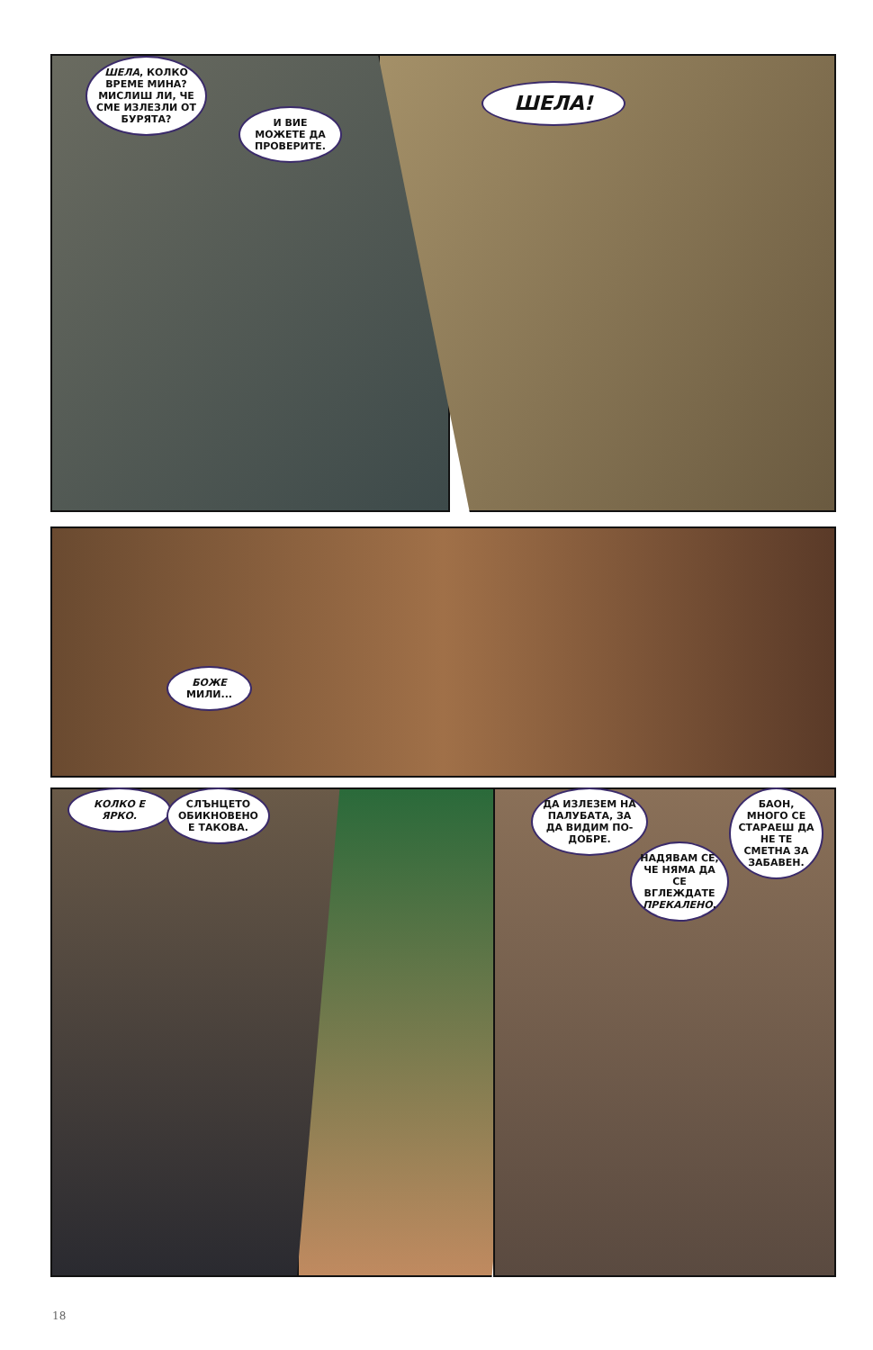ШЕЛА, КОЛКО ВРЕМЕ МИНА? МИСЛИШ ЛИ, ЧЕ СМЕ ИЗЛЕЗЛИ ОТ БУРЯТА?
И ВИЕ МОЖЕТЕ ДА ПРОВЕРИТЕ.
ШЕЛА!
БОЖЕ МИЛИ...
КОЛКО Е ЯРКО.
СЛЪНЦЕТО ОБИКНОВЕНО Е ТАКОВА.
ДА ИЗЛЕЗЕМ НА ПАЛУБАТА, ЗА ДА ВИДИМ ПО-ДОБРЕ.
НАДЯВАМ СЕ, ЧЕ НЯМА ДА СЕ ВГЛЕЖДАТЕ ПРЕКАЛЕНО.
БАОН, МНОГО СЕ СТАРАЕШ ДА НЕ ТЕ СМЕТНА ЗА ЗАБАВЕН.
18